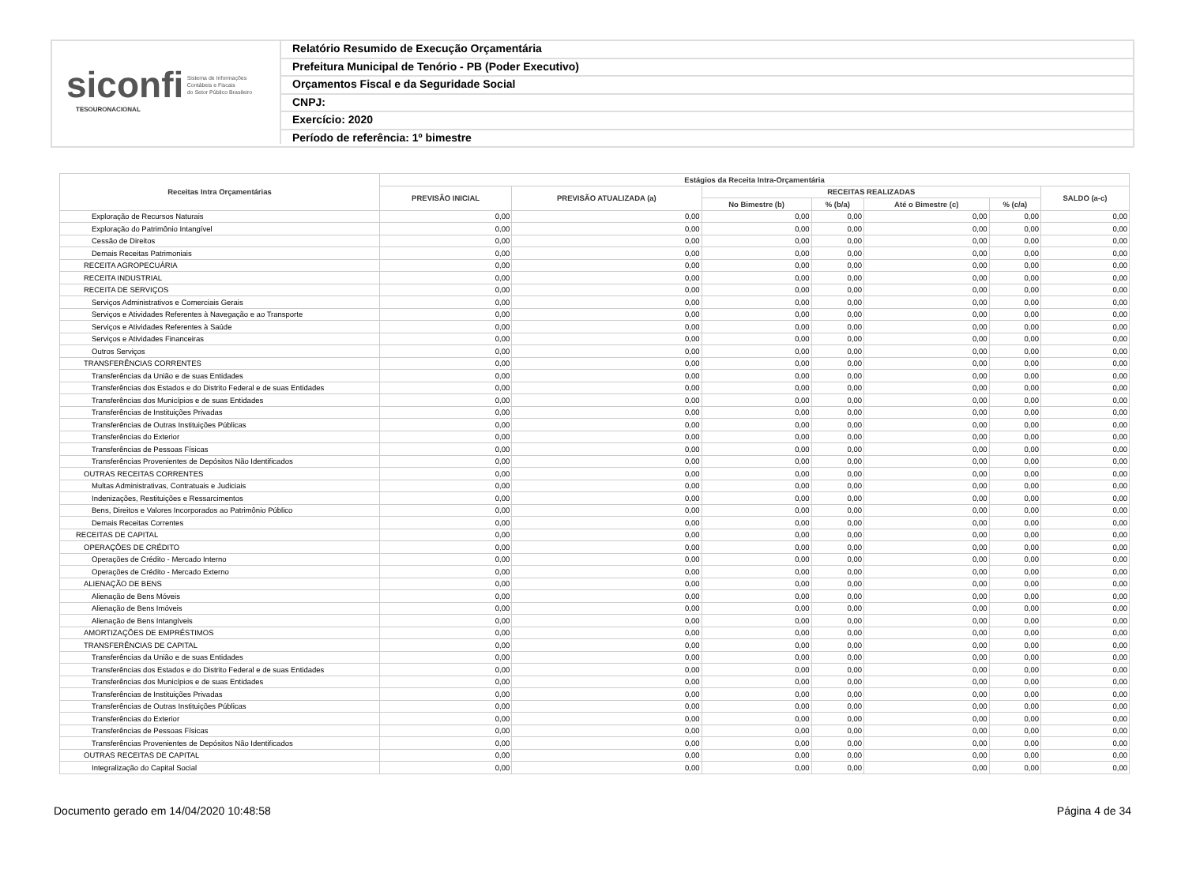siconfi Sistema de Informações
Contábeis e Fiscais
do Setor Público Brasileiro
TESOURONACIONAL
Relatório Resumido de Execução Orçamentária
Prefeitura Municipal de Tenório - PB (Poder Executivo)
Orçamentos Fiscal e da Seguridade Social
CNPJ:
Exercício: 2020
Período de referência: 1º bimestre
| Receitas Intra Orçamentárias | Estágios da Receita Intra-Orçamentária | | | | | | |
| --- | --- | --- | --- | --- | --- | --- | --- |
| | PREVISÃO INICIAL | PREVISÃO ATUALIZADA (a) | RECEITAS REALIZADAS | | | | SALDO (a-c) |
| | | | No Bimestre (b) | % (b/a) | Até o Bimestre (c) | % (c/a) | |
| Exploração de Recursos Naturais | 0,00 | 0,00 | 0,00 | 0,00 | 0,00 | 0,00 | 0,00 |
| Exploração do Patrimônio Intangível | 0,00 | 0,00 | 0,00 | 0,00 | 0,00 | 0,00 | 0,00 |
| Cessão de Direitos | 0,00 | 0,00 | 0,00 | 0,00 | 0,00 | 0,00 | 0,00 |
| Demais Receitas Patrimoniais | 0,00 | 0,00 | 0,00 | 0,00 | 0,00 | 0,00 | 0,00 |
| RECEITA AGROPECUÁRIA | 0,00 | 0,00 | 0,00 | 0,00 | 0,00 | 0,00 | 0,00 |
| RECEITA INDUSTRIAL | 0,00 | 0,00 | 0,00 | 0,00 | 0,00 | 0,00 | 0,00 |
| RECEITA DE SERVIÇOS | 0,00 | 0,00 | 0,00 | 0,00 | 0,00 | 0,00 | 0,00 |
| Serviços Administrativos e Comerciais Gerais | 0,00 | 0,00 | 0,00 | 0,00 | 0,00 | 0,00 | 0,00 |
| Serviços e Atividades Referentes à Navegação e ao Transporte | 0,00 | 0,00 | 0,00 | 0,00 | 0,00 | 0,00 | 0,00 |
| Serviços e Atividades Referentes à Saúde | 0,00 | 0,00 | 0,00 | 0,00 | 0,00 | 0,00 | 0,00 |
| Serviços e Atividades Financeiras | 0,00 | 0,00 | 0,00 | 0,00 | 0,00 | 0,00 | 0,00 |
| Outros Serviços | 0,00 | 0,00 | 0,00 | 0,00 | 0,00 | 0,00 | 0,00 |
| TRANSFERÊNCIAS CORRENTES | 0,00 | 0,00 | 0,00 | 0,00 | 0,00 | 0,00 | 0,00 |
| Transferências da União e de suas Entidades | 0,00 | 0,00 | 0,00 | 0,00 | 0,00 | 0,00 | 0,00 |
| Transferências dos Estados e do Distrito Federal e de suas Entidades | 0,00 | 0,00 | 0,00 | 0,00 | 0,00 | 0,00 | 0,00 |
| Transferências dos Municípios e de suas Entidades | 0,00 | 0,00 | 0,00 | 0,00 | 0,00 | 0,00 | 0,00 |
| Transferências de Instituições Privadas | 0,00 | 0,00 | 0,00 | 0,00 | 0,00 | 0,00 | 0,00 |
| Transferências de Outras Instituições Públicas | 0,00 | 0,00 | 0,00 | 0,00 | 0,00 | 0,00 | 0,00 |
| Transferências do Exterior | 0,00 | 0,00 | 0,00 | 0,00 | 0,00 | 0,00 | 0,00 |
| Transferências de Pessoas Físicas | 0,00 | 0,00 | 0,00 | 0,00 | 0,00 | 0,00 | 0,00 |
| Transferências Provenientes de Depósitos Não Identificados | 0,00 | 0,00 | 0,00 | 0,00 | 0,00 | 0,00 | 0,00 |
| OUTRAS RECEITAS CORRENTES | 0,00 | 0,00 | 0,00 | 0,00 | 0,00 | 0,00 | 0,00 |
| Multas Administrativas, Contratuais e Judiciais | 0,00 | 0,00 | 0,00 | 0,00 | 0,00 | 0,00 | 0,00 |
| Indenizações, Restituições e Ressarcimentos | 0,00 | 0,00 | 0,00 | 0,00 | 0,00 | 0,00 | 0,00 |
| Bens, Direitos e Valores Incorporados ao Patrimônio Público | 0,00 | 0,00 | 0,00 | 0,00 | 0,00 | 0,00 | 0,00 |
| Demais Receitas Correntes | 0,00 | 0,00 | 0,00 | 0,00 | 0,00 | 0,00 | 0,00 |
| RECEITAS DE CAPITAL | 0,00 | 0,00 | 0,00 | 0,00 | 0,00 | 0,00 | 0,00 |
| OPERAÇÕES DE CRÉDITO | 0,00 | 0,00 | 0,00 | 0,00 | 0,00 | 0,00 | 0,00 |
| Operações de Crédito - Mercado Interno | 0,00 | 0,00 | 0,00 | 0,00 | 0,00 | 0,00 | 0,00 |
| Operações de Crédito - Mercado Externo | 0,00 | 0,00 | 0,00 | 0,00 | 0,00 | 0,00 | 0,00 |
| ALIENAÇÃO DE BENS | 0,00 | 0,00 | 0,00 | 0,00 | 0,00 | 0,00 | 0,00 |
| Alienação de Bens Móveis | 0,00 | 0,00 | 0,00 | 0,00 | 0,00 | 0,00 | 0,00 |
| Alienação de Bens Imóveis | 0,00 | 0,00 | 0,00 | 0,00 | 0,00 | 0,00 | 0,00 |
| Alienação de Bens Intangíveis | 0,00 | 0,00 | 0,00 | 0,00 | 0,00 | 0,00 | 0,00 |
| AMORTIZAÇÕES DE EMPRÉSTIMOS | 0,00 | 0,00 | 0,00 | 0,00 | 0,00 | 0,00 | 0,00 |
| TRANSFERÊNCIAS DE CAPITAL | 0,00 | 0,00 | 0,00 | 0,00 | 0,00 | 0,00 | 0,00 |
| Transferências da União e de suas Entidades | 0,00 | 0,00 | 0,00 | 0,00 | 0,00 | 0,00 | 0,00 |
| Transferências dos Estados e do Distrito Federal e de suas Entidades | 0,00 | 0,00 | 0,00 | 0,00 | 0,00 | 0,00 | 0,00 |
| Transferências dos Municípios e de suas Entidades | 0,00 | 0,00 | 0,00 | 0,00 | 0,00 | 0,00 | 0,00 |
| Transferências de Instituições Privadas | 0,00 | 0,00 | 0,00 | 0,00 | 0,00 | 0,00 | 0,00 |
| Transferências de Outras Instituições Públicas | 0,00 | 0,00 | 0,00 | 0,00 | 0,00 | 0,00 | 0,00 |
| Transferências do Exterior | 0,00 | 0,00 | 0,00 | 0,00 | 0,00 | 0,00 | 0,00 |
| Transferências de Pessoas Físicas | 0,00 | 0,00 | 0,00 | 0,00 | 0,00 | 0,00 | 0,00 |
| Transferências Provenientes de Depósitos Não Identificados | 0,00 | 0,00 | 0,00 | 0,00 | 0,00 | 0,00 | 0,00 |
| OUTRAS RECEITAS DE CAPITAL | 0,00 | 0,00 | 0,00 | 0,00 | 0,00 | 0,00 | 0,00 |
| Integralização do Capital Social | 0,00 | 0,00 | 0,00 | 0,00 | 0,00 | 0,00 | 0,00 |
Documento gerado em 14/04/2020 10:48:58 Página 4 de 34